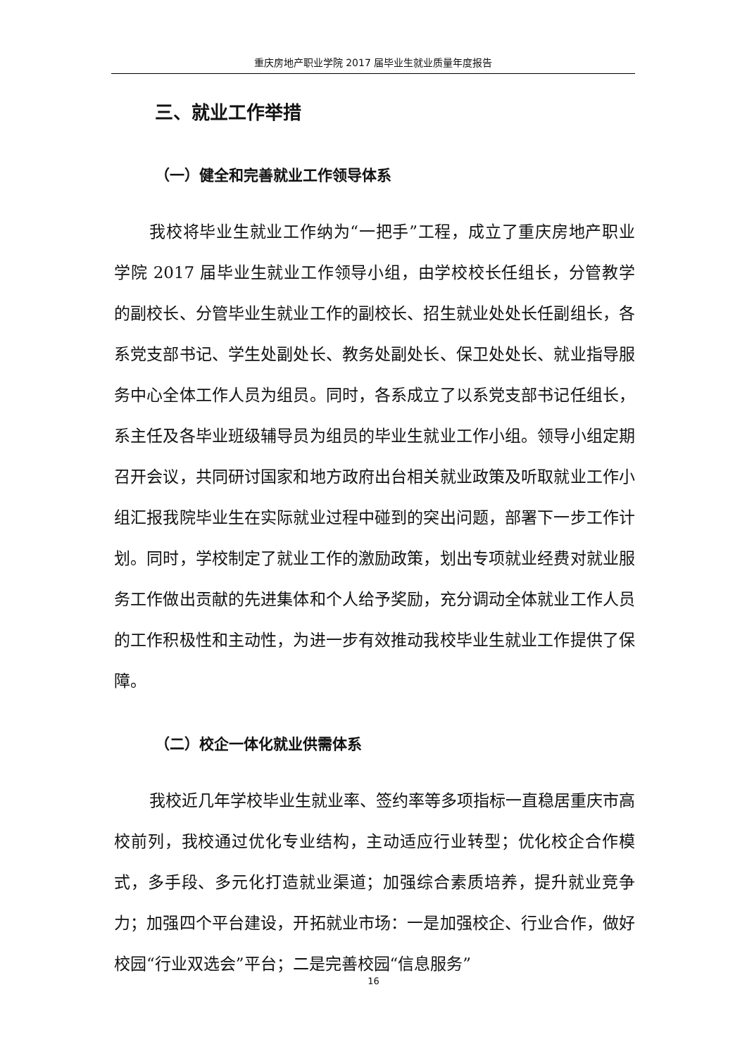重庆房地产职业学院 2017 届毕业生就业质量年度报告
三、就业工作举措
（一）健全和完善就业工作领导体系
我校将毕业生就业工作纳为“一把手”工程，成立了重庆房地产职业学院 2017 届毕业生就业工作领导小组，由学校校长任组长，分管教学的副校长、分管毕业生就业工作的副校长、招生就业处处长任副组长，各系党支部书记、学生处副处长、教务处副处长、保卫处处长、就业指导服务中心全体工作人员为组员。同时，各系成立了以系党支部书记任组长，系主任及各毕业班级辅导员为组员的毕业生就业工作小组。领导小组定期召开会议，共同研讨国家和地方政府出台相关就业政策及听取就业工作小组汇报我院毕业生在实际就业过程中碰到的突出问题，部署下一步工作计划。同时，学校制定了就业工作的激励政策，划出专项就业经费对就业服务工作做出贡献的先进集体和个人给予奖励，充分调动全体就业工作人员的工作积极性和主动性，为进一步有效推动我校毕业生就业工作提供了保障。
（二）校企一体化就业供需体系
我校近几年学校毕业生就业率、签约率等多项指标一直稳居重庆市高校前列，我校通过优化专业结构，主动适应行业转型；优化校企合作模式，多手段、多元化打造就业渠道；加强综合素质培养，提升就业竞争力；加强四个平台建设，开拓就业市场：一是加强校企、行业合作，做好校园“行业双选会”平台；二是完善校园“信息服务”
16